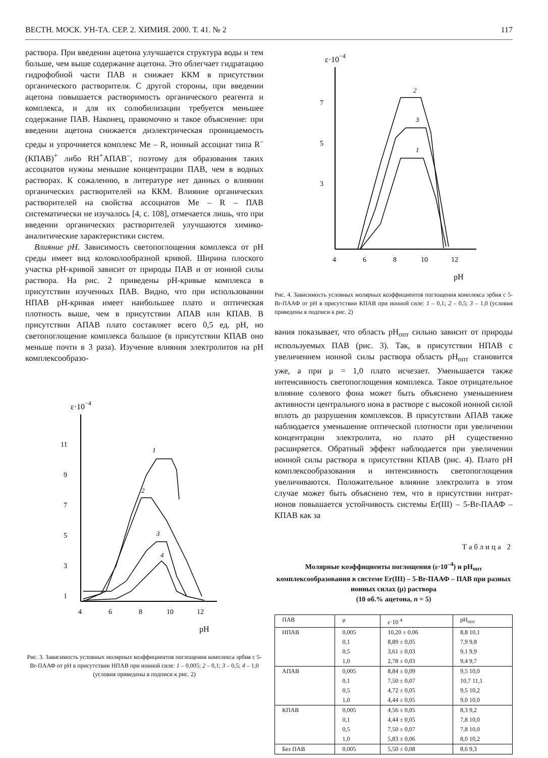ВЕСТН. МОСК. УН-ТА. СЕР. 2. ХИМИЯ. 2000. Т. 41. № 2 117
раствора. При введении ацетона улучшается структура воды и тем больше, чем выше содержание ацетона. Это облегчает гидратацию гидрофобной части ПАВ и снижает ККМ в присутствии органического растворителя. С другой стороны, при введении ацетона повышается растворимость органического реагента и комплекса, и для их солюбилизации требуется меньшее содержание ПАВ. Наконец, правомочно и такое объяснение: при введении ацетона снижается диэлектрическая проницаемость среды и упрочняется комплекс Me – R, ионный ассоциат типа R<sup>–</sup>(КПАВ)<sup>+</sup> либо RH<sup>+</sup>АПАВ<sup>–</sup>, поэтому для образования таких ассоциатов нужны меньшие концентрации ПАВ, чем в водных растворах. К сожалению, в литературе нет данных о влиянии органических растворителей на ККМ. Влияние органических растворителей на свойства ассоциатов Me – R – ПАВ систематически не изучалось [4, с. 108], отмечается лишь, что при введении органических растворителей улучшаются химико-аналитические характеристики систем.
Влияние pH. Зависимость светопоглощения комплекса от pH среды имеет вид колоколообразной кривой. Ширина плоского участка pH-кривой зависит от природы ПАВ и от ионной силы раствора. На рис. 2 приведены pH-кривые комплекса в присутствии изученных ПАВ. Видно, что при использовании НПАВ pH-кривая имеет наибольшее плато и оптическая плотность выше, чем в присутствии АПАВ или КПАВ. В присутствии АПАВ плато составляет всего 0,5 ед. pH, но светопоглощение комплекса большое (в присутствии КПАВ оно меньше почти в 3 раза). Изучение влияния электролитов на pH комплексообразо-
ε·10−4
11
9
7
5
3
1
4
6
8
10
12
pH
1
2
3
4
Рис. 3. Зависимость условных молярных коэффициентов поглощения комплекса эрбия с 5-Br-ПААФ от pH в присутствии НПАВ при ионной силе: 1 – 0,005; 2 – 0,1; 3 – 0,5; 4 – 1,0
(условия приведены в подписи к рис. 2)
ε·10−4
7
5
3
4
6
8
10
12
pH
2
3
1
Рис. 4. Зависимость условных молярных коэффициентов поглощения комплекса эрбия с 5-Br-ПААФ от pH в присутствии КПАВ при ионной силе: 1 – 0,1; 2 – 0,5; 3 – 1,0 (условия приведены в подписи к рис. 2)
вания показывает, что область pH<sub>опт</sub> сильно зависит от природы используемых ПАВ (рис. 3). Так, в присутствии НПАВ с увеличением ионной силы раствора область pH<sub>опт</sub> становится уже, а при μ = 1,0 плато исчезает. Уменьшается также интенсивность светопоглощения комплекса. Такое отрицательное влияние солевого фона может быть объяснено уменьшением активности центрального иона в растворе с высокой ионной силой вплоть до разрушения комплексов. В присутствии АПАВ также наблюдается уменьшение оптической плотности при увеличении концентрации электролита, но плато pH существенно расширяется. Обратный эффект наблюдается при увеличении ионной силы раствора в присутствии КПАВ (рис. 4). Плато pH комплексообразования и интенсивность светопоглощения увеличиваются. Положительное влияние электролита в этом случае может быть объяснено тем, что в присутствии нитрат-ионов повышается устойчивость системы Er(III) – 5-Br-ПААФ – КПАВ как за
Таблица 2
Молярные коэффициенты поглощения (ε·10<sup>–4</sup>) и pH<sub>опт</sub> комплексообразования в системе Er(III) – 5-Br-ПААФ – ПАВ при разных ионных силах (μ) раствора
(10 об.% ацетона, n = 5)
| ПАВ | μ | ε·10 <sup>4</sup> | pH<sub>опт</sub> |
| --- | --- | --- | --- |
| НПАВ | 0,005 | 10,20 ± 0,06 | 8,8 10,1 |
| | 0,1 | 8,89 ± 0,05 | 7,9 9,8 |
| | 0,5 | 3,61 ± 0,03 | 9,1 9,9 |
| | 1,0 | 2,78 ± 0,03 | 9,4 9,7 |
| АПАВ | 0,005 | 8,84 ± 0,09 | 9,5 10,0 |
| | 0,1 | 7,50 ± 0,07 | 10,7 11,1 |
| | 0,5 | 4,72 ± 0,05 | 9,5 10,2 |
| | 1,0 | 4,44 ± 0,05 | 9,0 10,0 |
| КПАВ | 0,005 | 4,56 ± 0,05 | 8,3 9,2 |
| | 0,1 | 4,44 ± 0,05 | 7,8 10,0 |
| | 0,5 | 7,50 ± 0,07 | 7,8 10,0 |
| | 1,0 | 5,83 ± 0,06 | 8,0 10,2 |
| Без ПАВ | 0,005 | 5,50 ± 0,08 | 8,6 9,3 |